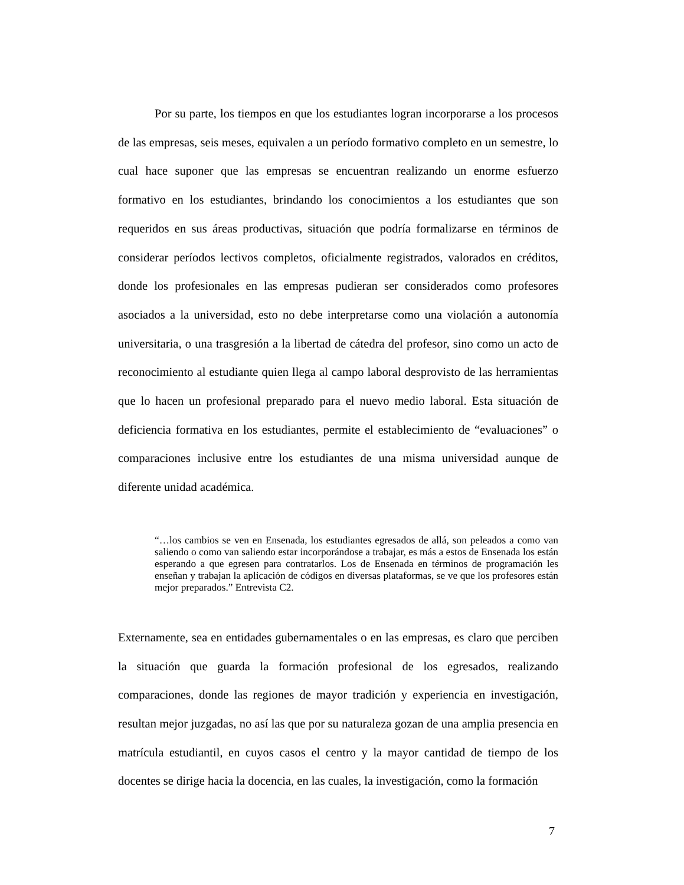Por su parte, los tiempos en que los estudiantes logran incorporarse a los procesos de las empresas, seis meses, equivalen a un período formativo completo en un semestre, lo cual hace suponer que las empresas se encuentran realizando un enorme esfuerzo formativo en los estudiantes, brindando los conocimientos a los estudiantes que son requeridos en sus áreas productivas, situación que podría formalizarse en términos de considerar períodos lectivos completos, oficialmente registrados, valorados en créditos, donde los profesionales en las empresas pudieran ser considerados como profesores asociados a la universidad, esto no debe interpretarse como una violación a autonomía universitaria, o una trasgresión a la libertad de cátedra del profesor, sino como un acto de reconocimiento al estudiante quien llega al campo laboral desprovisto de las herramientas que lo hacen un profesional preparado para el nuevo medio laboral. Esta situación de deficiencia formativa en los estudiantes, permite el establecimiento de “evaluaciones” o comparaciones inclusive entre los estudiantes de una misma universidad aunque de diferente unidad académica.
“…los cambios se ven en Ensenada, los estudiantes egresados de allá, son peleados a como van saliendo o como van saliendo estar incorporándose a trabajar, es más a estos de Ensenada los están esperando a que egresen para contratarlos. Los de Ensenada en términos de programación les enseñan y trabajan la aplicación de códigos en diversas plataformas, se ve que los profesores están mejor preparados.” Entrevista C2.
Externamente, sea en entidades gubernamentales o en las empresas, es claro que perciben la situación que guarda la formación profesional de los egresados, realizando comparaciones, donde las regiones de mayor tradición y experiencia en investigación, resultan mejor juzgadas, no así las que por su naturaleza gozan de una amplia presencia en matrícula estudiantil, en cuyos casos el centro y la mayor cantidad de tiempo de los docentes se dirige hacia la docencia, en las cuales, la investigación, como la formación
7